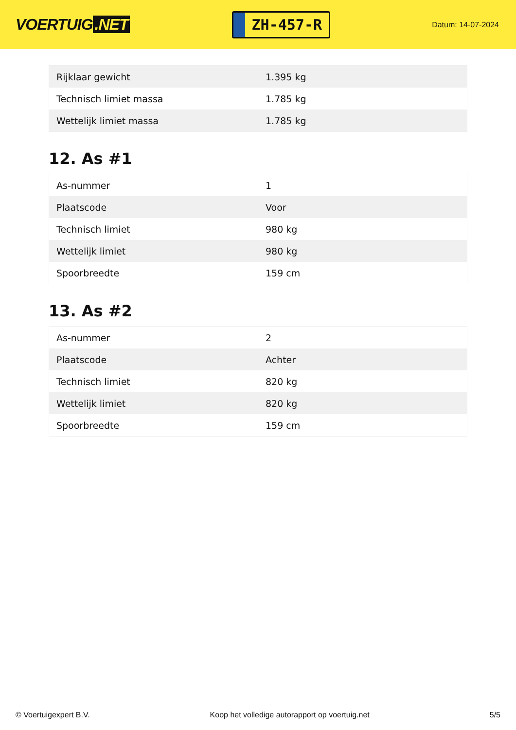VOERTUIG.NET
ZH-457-R
Datum: 14-07-2024
| Rijklaar gewicht | 1.395 kg |
| Technisch limiet massa | 1.785 kg |
| Wettelijk limiet massa | 1.785 kg |
12. As #1
| As-nummer | 1 |
| Plaatscode | Voor |
| Technisch limiet | 980 kg |
| Wettelijk limiet | 980 kg |
| Spoorbreedte | 159 cm |
13. As #2
| As-nummer | 2 |
| Plaatscode | Achter |
| Technisch limiet | 820 kg |
| Wettelijk limiet | 820 kg |
| Spoorbreedte | 159 cm |
© Voertuigexpert B.V. Koop het volledige autorapport op voertuig.net 5/5